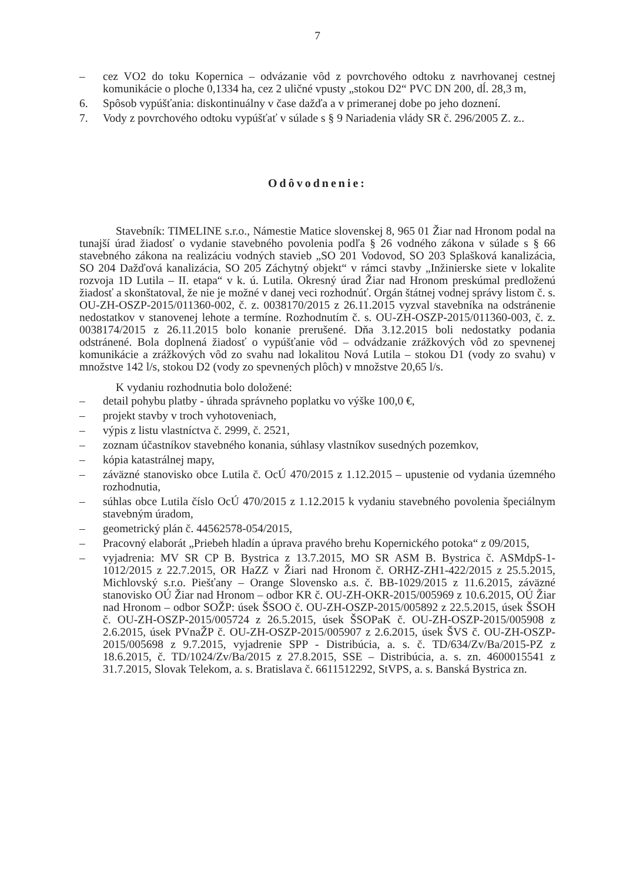7
– cez VO2 do toku Kopernica – odvázanie vôd z povrchového odtoku z navrhovanej cestnej komunikácie o ploche 0,1334 ha, cez 2 uličné vpusty „stokou D2“ PVC DN 200, dĺ. 28,3 m,
6. Spôsob vypúšťania: diskontinuálny v čase dažďa a v primeranej dobe po jeho doznení.
7. Vody z povrchového odtoku vypúšťať v súlade s § 9 Nariadenia vlády SR č. 296/2005 Z. z..
Odôvodnenie:
Stavebník: TIMELINE s.r.o., Námestie Matice slovenskej 8, 965 01 Žiar nad Hronom podal na tunajší úrad žiadosť o vydanie stavebného povolenia podľa § 26 vodného zákona v súlade s § 66 stavebného zákona na realizáciu vodných stavieb „SO 201 Vodovod, SO 203 Splašková kanalizácia, SO 204 Dažďová kanalizácia, SO 205 Záchytný objekt“ v rámci stavby „Inžinierske siete v lokalite rozvoja 1D Lutila – II. etapa“ v k. ú. Lutila. Okresný úrad Žiar nad Hronom preskúmal predloženú žiadosť a skonštatoval, že nie je možné v danej veci rozhodnúť. Orgán štátnej vodnej správy listom č. s. OU-ZH-OSZP-2015/011360-002, č. z. 0038170/2015 z 26.11.2015 vyzval stavebníka na odstránenie nedostatkov v stanovenej lehote a termíne. Rozhodnutím č. s. OU-ZH-OSZP-2015/011360-003, č. z. 0038174/2015 z 26.11.2015 bolo konanie prerušené. Dňa 3.12.2015 boli nedostatky podania odstránené. Bola doplnená žiadosť o vypúšťanie vôd – odvádzanie zrážkových vôd zo spevnenej komunikácie a zrážkových vôd zo svahu nad lokalitou Nová Lutila – stokou D1 (vody zo svahu) v množstve 142 l/s, stokou D2 (vody zo spevnených plôch) v množstve 20,65 l/s.
K vydaniu rozhodnutia bolo doložené:
– detail pohybu platby - úhrada správneho poplatku vo výške 100,0 €,
– projekt stavby v troch vyhotoveniach,
– výpis z listu vlastníctva č. 2999, č. 2521,
– zoznam účastníkov stavebného konania, súhlasy vlastníkov susedných pozemkov,
– kópia katastrálnej mapy,
– záväzné stanovisko obce Lutila č. OcÚ 470/2015 z 1.12.2015 – upustenie od vydania územného rozhodnutia,
– súhlas obce Lutila číslo OcÚ 470/2015 z 1.12.2015 k vydaniu stavebného povolenia špeciálnym stavebným úradom,
– geometrický plán č. 44562578-054/2015,
– Pracovný elaborát „Priebeh hladín a úprava pravého brehu Kopernického potoka“ z 09/2015,
– vyjadrenia: MV SR CP B. Bystrica z 13.7.2015, MO SR ASM B. Bystrica č. ASMdpS-1-1012/2015 z 22.7.2015, OR HaZZ v Žiari nad Hronom č. ORHZ-ZH1-422/2015 z 25.5.2015, Michlovský s.r.o. Piešťany – Orange Slovensko a.s. č. BB-1029/2015 z 11.6.2015, záväzné stanovisko OÚ Žiar nad Hronom – odbor KR č. OU-ZH-OKR-2015/005969 z 10.6.2015, OÚ Žiar nad Hronom – odbor SOŽP: úsek ŠSOO č. OU-ZH-OSZP-2015/005892 z 22.5.2015, úsek ŠSOH č. OU-ZH-OSZP-2015/005724 z 26.5.2015, úsek ŠSOPaK č. OU-ZH-OSZP-2015/005908 z 2.6.2015, úsek PVnaŽP č. OU-ZH-OSZP-2015/005907 z 2.6.2015, úsek ŠVS č. OU-ZH-OSZP-2015/005698 z 9.7.2015, vyjadrenie SPP - Distribúcia, a. s. č. TD/634/Zv/Ba/2015-PZ z 18.6.2015, č. TD/1024/Zv/Ba/2015 z 27.8.2015, SSE – Distribúcia, a. s. zn. 4600015541 z 31.7.2015, Slovak Telekom, a. s. Bratislava č. 6611512292, StVPS, a. s. Banská Bystrica zn.